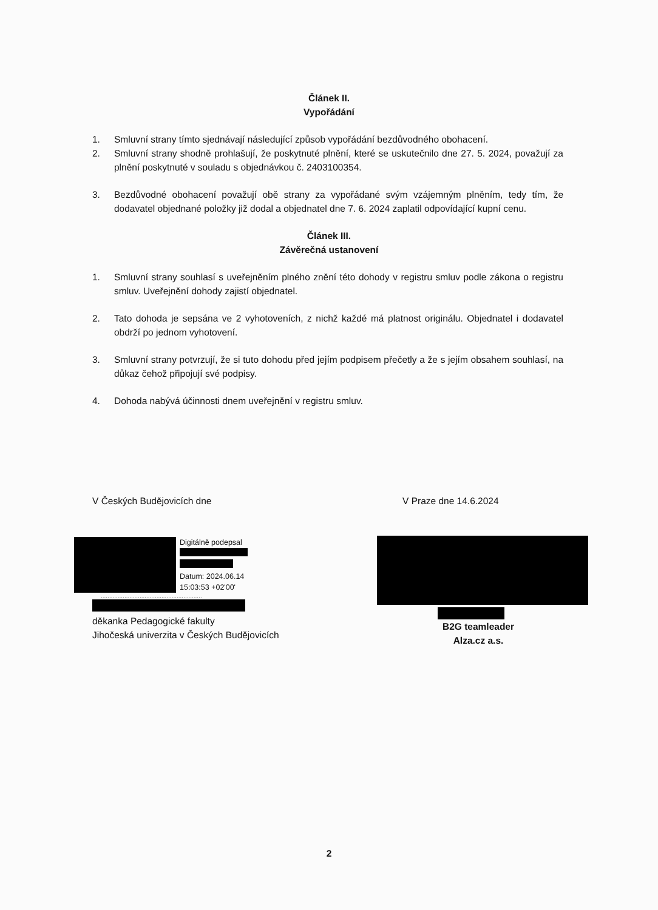Článek II.
Vypořádání
1. Smluvní strany tímto sjednávají následující způsob vypořádání bezdůvodného obohacení.
2. Smluvní strany shodně prohlašují, že poskytnuté plnění, které se uskutečnilo dne 27. 5. 2024, považují za plnění poskytnuté v souladu s objednávkou č. 2403100354.
3. Bezdůvodné obohacení považují obě strany za vypořádané svým vzájemným plněním, tedy tím, že dodavatel objednané položky již dodal a objednatel dne 7. 6. 2024 zaplatil odpovídající kupní cenu.
Článek III.
Závěrečná ustanovení
1. Smluvní strany souhlasí s uveřejněním plného znění této dohody v registru smluv podle zákona o registru smluv. Uveřejnění dohody zajistí objednatel.
2. Tato dohoda je sepsána ve 2 vyhotoveních, z nichž každé má platnost originálu. Objednatel i dodavatel obdrží po jednom vyhotovení.
3. Smluvní strany potvrzují, že si tuto dohodu před jejím podpisem přečetly a že s jejím obsahem souhlasí, na důkaz čehož připojují své podpisy.
4. Dohoda nabývá účinnosti dnem uveřejnění v registru smluv.
V Českých Budějovicích dne
Digitálně podepsal
Datum: 2024.06.14
15:03:53 +02'00'
............................................................
děkanka Pedagogické fakulty
Jihočeská univerzita v Českých Budějovicích
V Praze dne 14.6.2024
B2G teamleader
Alza.cz a.s.
2